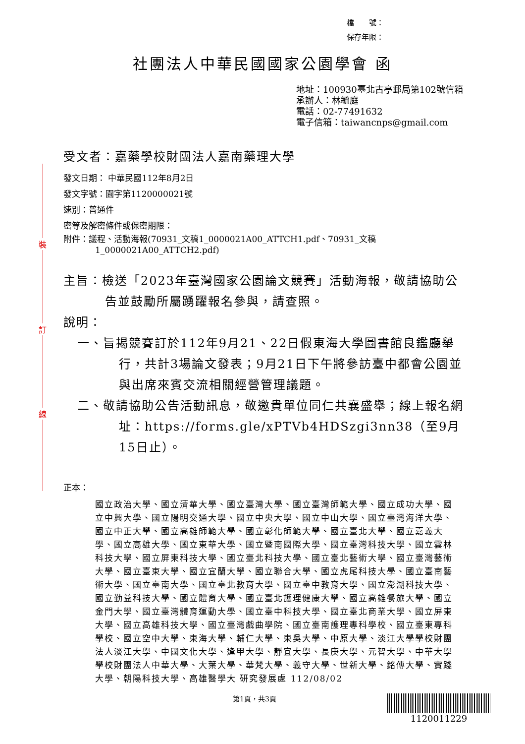裝
訂
線
檔　　號：
保存年限：
社團法人中華民國國家公園學會 函
地址：100930臺北古亭郵局第102號信箱
承辦人：林毓庭
電話：02-77491632
電子信箱：taiwancnps@gmail.com
受文者：嘉藥學校財團法人嘉南藥理大學
發文日期： 中華民國112年8月2日
發文字號：園字第1120000021號
速別：普通件
密等及解密條件或保密期限：
附件：議程、活動海報(70931_文稿1_0000021A00_ATTCH1.pdf、70931_文稿1_0000021A00_ATTCH2.pdf)
主旨：檢送「2023年臺灣國家公園論文競賽」活動海報，敬請協助公告並鼓勵所屬踴躍報名參與，請查照。
說明：
一、旨揭競賽訂於112年9月21、22日假東海大學圖書館良鑑廳舉行，共計3場論文發表；9月21日下午將參訪臺中都會公園並與出席來賓交流相關經營管理議題。
二、敬請協助公告活動訊息，敬邀貴單位同仁共襄盛舉；線上報名網址：https://forms.gle/xPTVb4HDSzgi3nn38（至9月15日止）。
正本：
國立政治大學、國立清華大學、國立臺灣大學、國立臺灣師範大學、國立成功大學、國立中興大學、國立陽明交通大學、國立中央大學、國立中山大學、國立臺灣海洋大學、國立中正大學、國立高雄師範大學、國立彰化師範大學、國立臺北大學、國立嘉義大學、國立高雄大學、國立東華大學、國立暨南國際大學、國立臺灣科技大學、國立雲林科技大學、國立屏東科技大學、國立臺北科技大學、國立臺北藝術大學、國立臺灣藝術大學、國立臺東大學、國立宜蘭大學、國立聯合大學、國立虎尾科技大學、國立臺南藝術大學、國立臺南大學、國立臺北教育大學、國立臺中教育大學、國立澎湖科技大學、國立勤益科技大學、國立體育大學、國立臺北護理健康大學、國立高雄餐旅大學、國立金門大學、國立臺灣體育運動大學、國立臺中科技大學、國立臺北商業大學、國立屏東大學、國立高雄科技大學、國立臺灣戲曲學院、國立臺南護理專科學校、國立臺東專科學校、國立空中大學、東海大學、輔仁大學、東吳大學、中原大學、淡江大學學校財團法人淡江大學、中國文化大學、逢甲大學、靜宜大學、長庚大學、元智大學、中華大學學校財團法人中華大學、大葉大學、華梵大學、義守大學、世新大學、銘傳大學、實踐大學、朝陽科技大學、高雄醫學大 研究發展處 112/08/02
第1頁，共3頁
1120011229